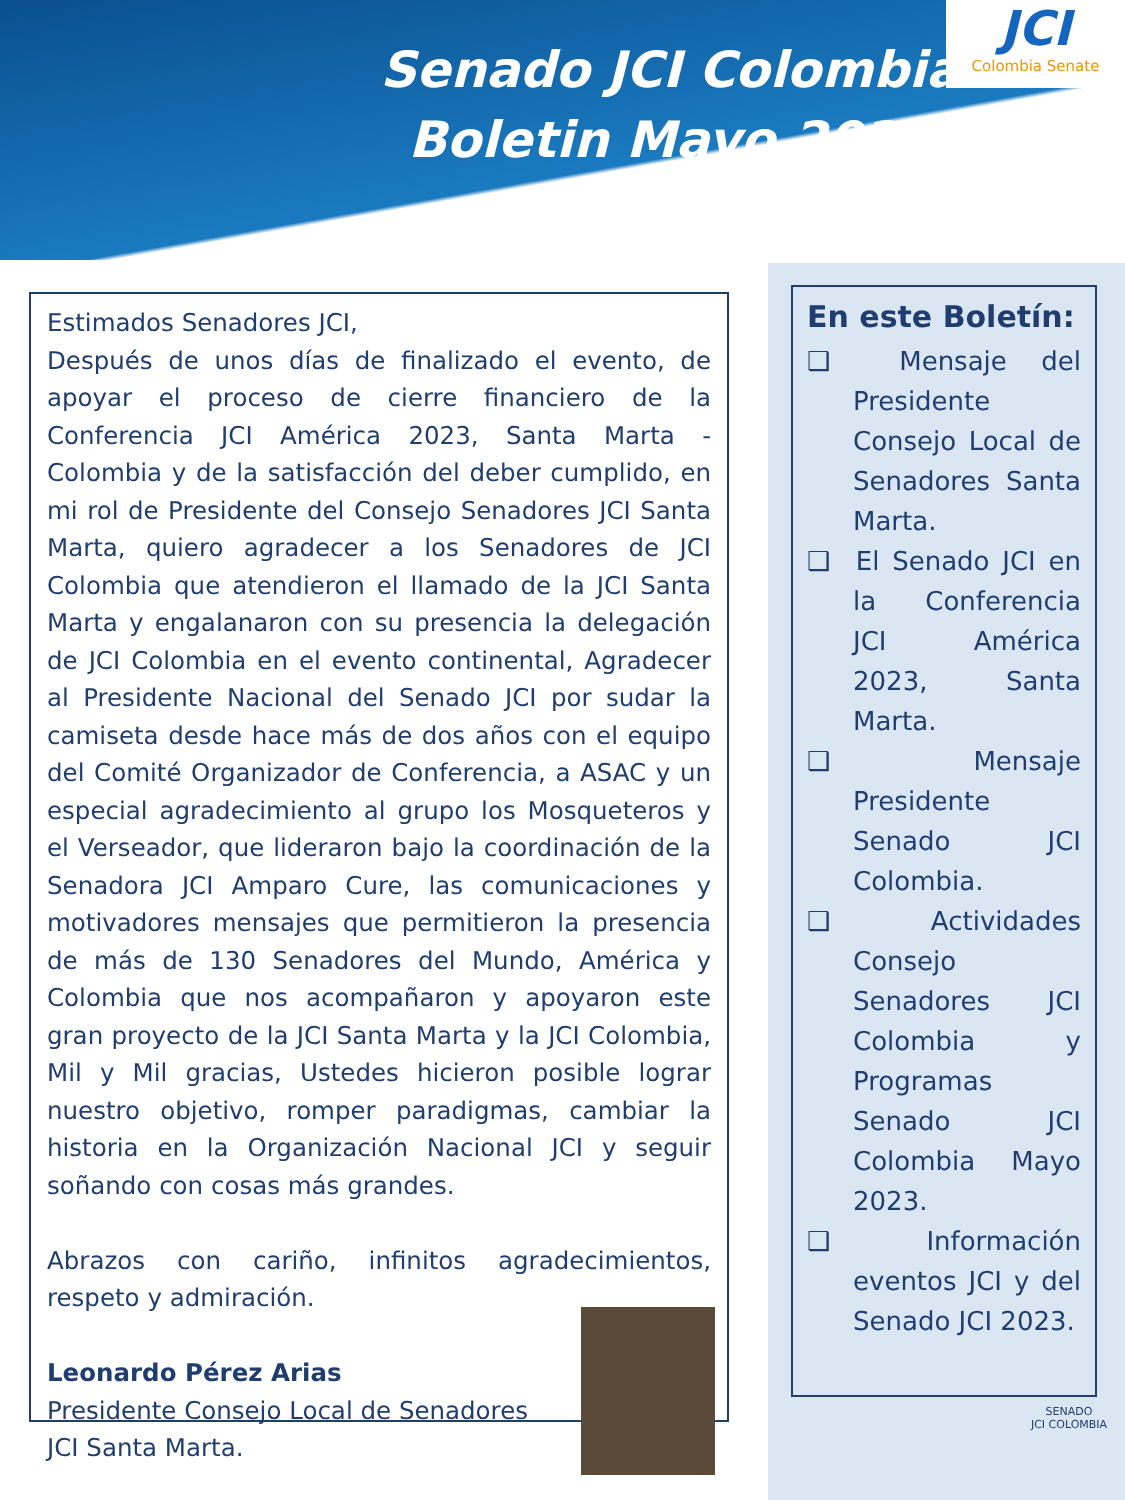Senado JCI Colombia
Boletin Mayo 2023
JCI
Colombia Senate
Estimados Senadores JCI,
Después de unos días de finalizado el evento, de apoyar el proceso de cierre financiero de la Conferencia JCI América 2023, Santa Marta - Colombia y de la satisfacción del deber cumplido, en mi rol de Presidente del Consejo Senadores JCI Santa Marta, quiero agradecer a los Senadores de JCI Colombia que atendieron el llamado de la JCI Santa Marta y engalanaron con su presencia la delegación de JCI Colombia en el evento continental, Agradecer al Presidente Nacional del Senado JCI por sudar la camiseta desde hace más de dos años con el equipo del Comité Organizador de Conferencia, a ASAC y un especial agradecimiento al grupo los Mosqueteros y el Verseador, que lideraron bajo la coordinación de la Senadora JCI Amparo Cure, las comunicaciones y motivadores mensajes que permitieron la presencia de más de 130 Senadores del Mundo, América y Colombia que nos acompañaron y apoyaron este gran proyecto de la JCI Santa Marta y la JCI Colombia, Mil y Mil gracias, Ustedes hicieron posible lograr nuestro objetivo, romper paradigmas, cambiar la historia en la Organización Nacional JCI y seguir soñando con cosas más grandes.
Abrazos con cariño, infinitos agradecimientos, respeto y admiración.
Leonardo Pérez Arias
Presidente Consejo Local de Senadores
JCI Santa Marta.
En este Boletín:
❑ Mensaje del Presidente Consejo Local de Senadores Santa Marta.
❑ El Senado JCI en la Conferencia JCI América 2023, Santa Marta.
❑ Mensaje Presidente Senado JCI Colombia.
❑ Actividades Consejo Senadores JCI Colombia y Programas Senado JCI Colombia Mayo 2023.
❑ Información eventos JCI y del Senado JCI 2023.
SENADO
JCI COLOMBIA